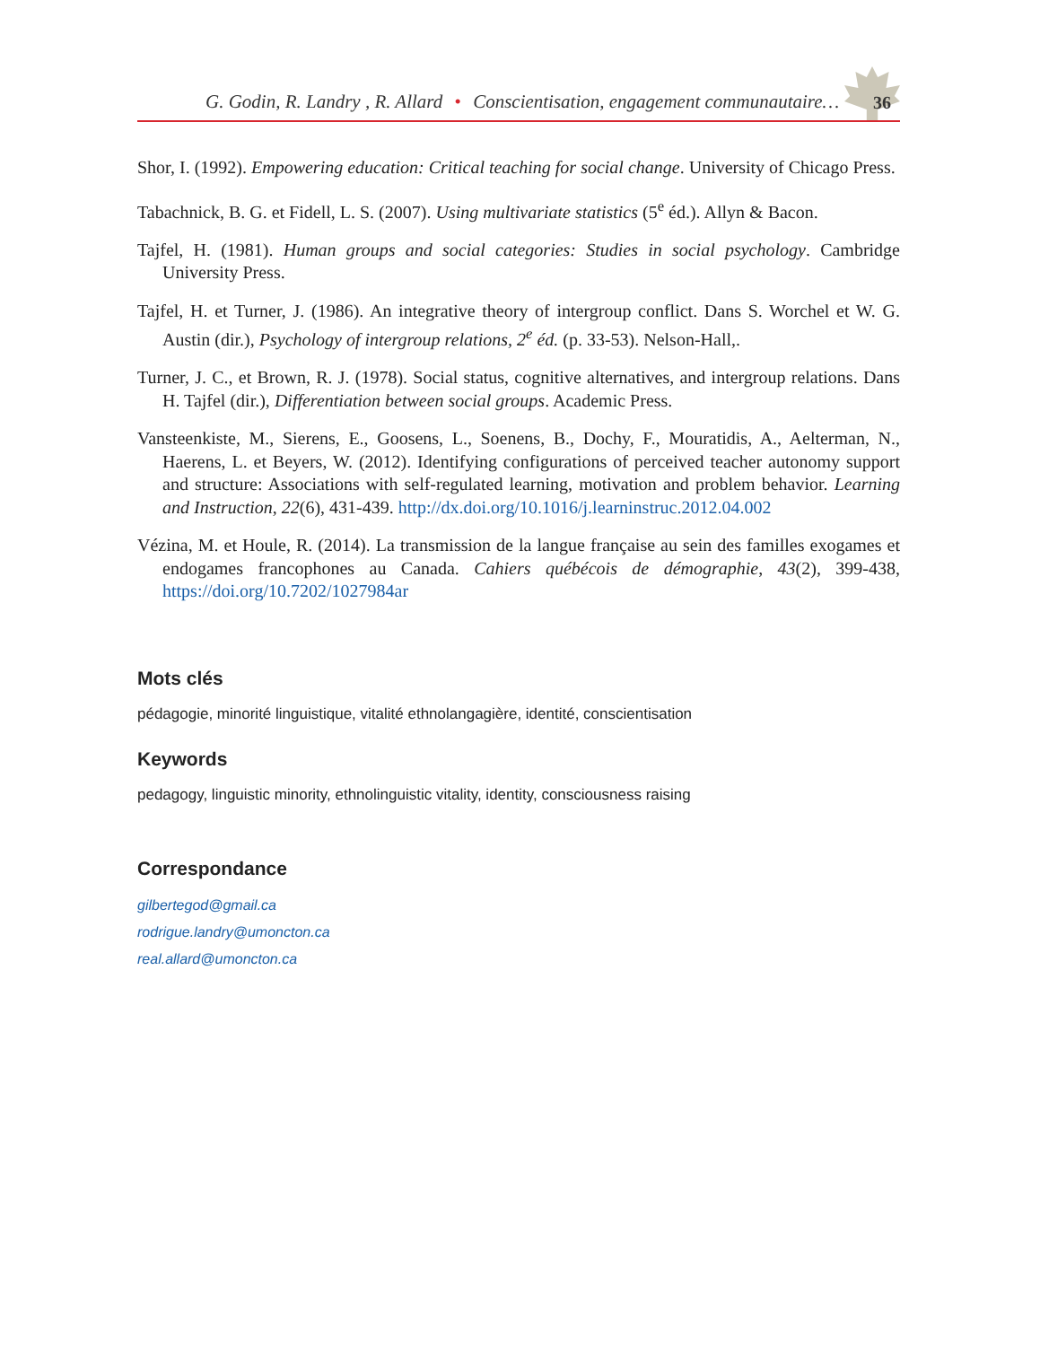G. Godin, R. Landry , R. Allard • Conscientisation, engagement communautaire…
36
Shor, I. (1992). Empowering education: Critical teaching for social change. University of Chicago Press.
Tabachnick, B. G. et Fidell, L. S. (2007). Using multivariate statistics (5<sup>e</sup> éd.). Allyn & Bacon.
Tajfel, H. (1981). Human groups and social categories: Studies in social psychology. Cambridge University Press.
Tajfel, H. et Turner, J. (1986). An integrative theory of intergroup conflict. Dans S. Worchel et W. G. Austin (dir.), Psychology of intergroup relations, 2<sup>e</sup> éd. (p. 33-53). Nelson-Hall,.
Turner, J. C., et Brown, R. J. (1978). Social status, cognitive alternatives, and intergroup relations. Dans H. Tajfel (dir.), Differentiation between social groups. Academic Press.
Vansteenkiste, M., Sierens, E., Goosens, L., Soenens, B., Dochy, F., Mouratidis, A., Aelterman, N., Haerens, L. et Beyers, W. (2012). Identifying configurations of perceived teacher autonomy support and structure: Associations with self-regulated learning, motivation and problem behavior. Learning and Instruction, 22(6), 431-439. http://dx.doi.org/10.1016/j.learninstruc.2012.04.002
Vézina, M. et Houle, R. (2014). La transmission de la langue française au sein des familles exogames et endogames francophones au Canada. Cahiers québécois de démographie, 43(2), 399-438, https://doi.org/10.7202/1027984ar
Mots clés
pédagogie, minorité linguistique, vitalité ethnolangagière, identité, conscientisation
Keywords
pedagogy, linguistic minority, ethnolinguistic vitality, identity, consciousness raising
Correspondance
gilbertegod@gmail.ca
rodrigue.landry@umoncton.ca
real.allard@umoncton.ca